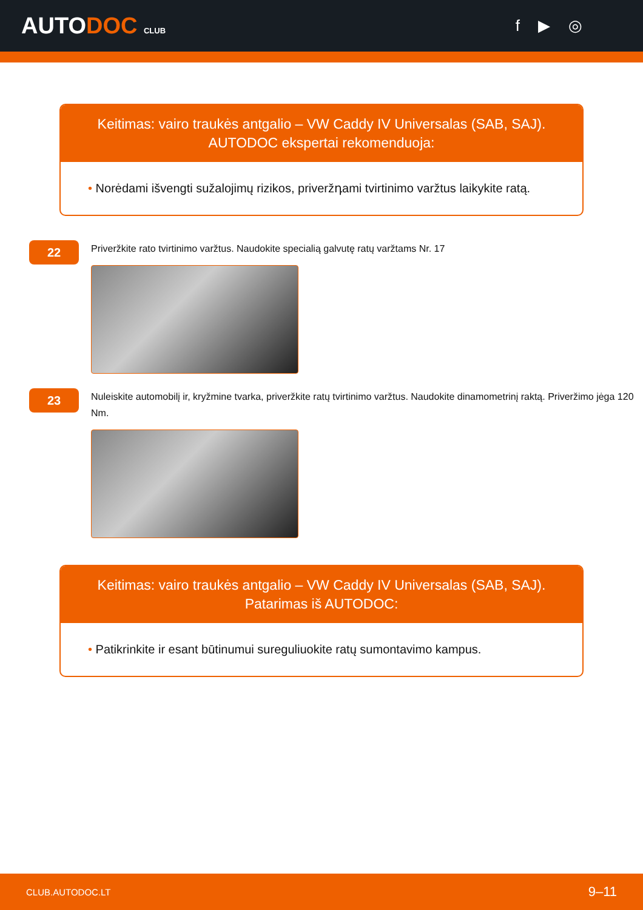AUTODOC CLUB
f ▶ ◎
Keitimas: vairo traukės antgalio – VW Caddy IV Universalas (SAB, SAJ).
AUTODOC ekspertai rekomenduoja:
• Norėdami išvengti sužalojimų rizikos, priveržդami tvirtinimo varžtus laikykite ratą.
22
Priveržkite rato tvirtinimo varžtus. Naudokite specialią galvutę ratų varžtams Nr. 17
23
Nuleiskite automobilį ir, kryžmine tvarka, priveržkite ratų tvirtinimo varžtus. Naudokite dinamometrinį raktą. Priveržimo jėga 120 Nm.
Keitimas: vairo traukės antgalio – VW Caddy IV Universalas (SAB, SAJ).
Patarimas iš AUTODOC:
• Patikrinkite ir esant būtinumui sureguliuokite ratų sumontavimo kampus.
CLUB.AUTODOC.LT 9–11